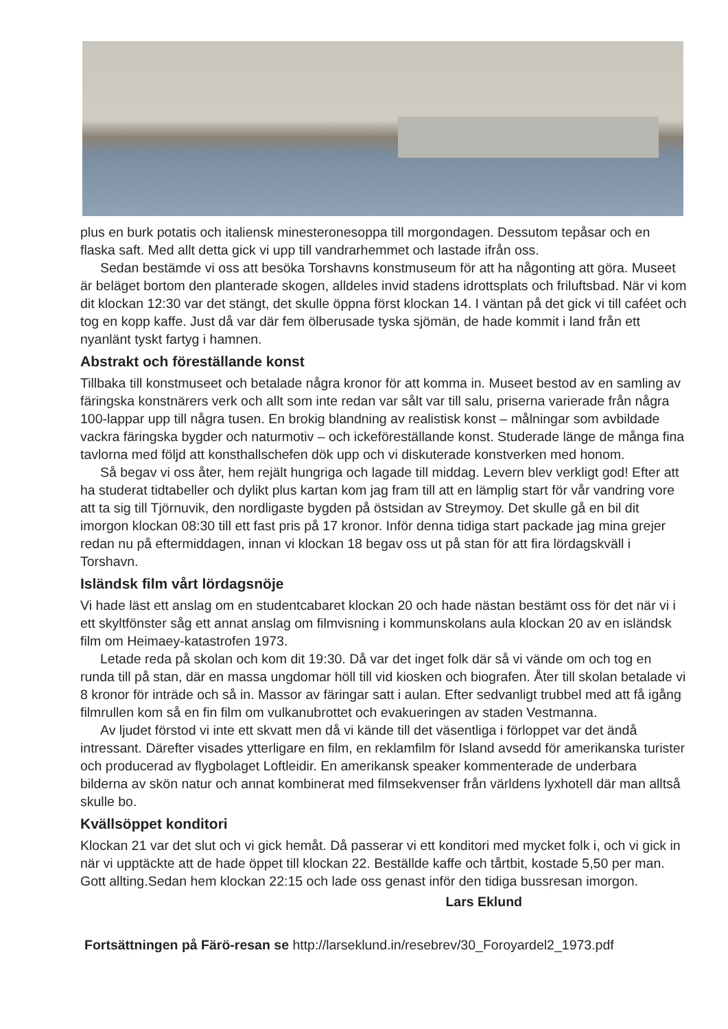plus en burk potatis och italiensk minesteronesoppa till morgondagen. Dessutom tepåsar och en flaska saft. Med allt detta gick vi upp till vandrarhemmet och lastade ifrån oss.
Sedan bestämde vi oss att besöka Torshavns konstmuseum för att ha någonting att göra. Museet är beläget bortom den planterade skogen, alldeles invid stadens idrottsplats och friluftsbad. När vi kom dit klockan 12:30 var det stängt, det skulle öppna först klockan 14. I väntan på det gick vi till caféet och tog en kopp kaffe. Just då var där fem ölberusade tyska sjömän, de hade kommit i land från ett nyanlänt tyskt fartyg i hamnen.
Abstrakt och föreställande konst
Tillbaka till konstmuseet och betalade några kronor för att komma in. Museet bestod av en samling av färingska konstnärers verk och allt som inte redan var sålt var till salu, priserna varierade från några 100-lappar upp till några tusen. En brokig blandning av realistisk konst – målningar som avbildade vackra färingska bygder och naturmotiv – och ickeföreställande konst. Studerade länge de många fina tavlorna med följd att konsthallschefen dök upp och vi diskuterade konstverken med honom.
Så begav vi oss åter, hem rejält hungriga och lagade till middag. Levern blev verkligt god! Efter att ha studerat tidtabeller och dylikt plus kartan kom jag fram till att en lämplig start för vår vandring vore att ta sig till Tjörnuvik, den nordligaste bygden på östsidan av Streymoy. Det skulle gå en bil dit imorgon klockan 08:30 till ett fast pris på 17 kronor. Inför denna tidiga start packade jag mina grejer redan nu på eftermiddagen, innan vi klockan 18 begav oss ut på stan för att fira lördagskväll i Torshavn.
Isländsk film vårt lördagsnöje
Vi hade läst ett anslag om en studentcabaret klockan 20 och hade nästan bestämt oss för det när vi i ett skyltfönster såg ett annat anslag om filmvisning i kommunskolans aula klockan 20 av en isländsk film om Heimaey-katastrofen 1973.
Letade reda på skolan och kom dit 19:30. Då var det inget folk där så vi vände om och tog en runda till på stan, där en massa ungdomar höll till vid kiosken och biografen. Åter till skolan betalade vi 8 kronor för inträde och så in. Massor av färingar satt i aulan. Efter sedvanligt trubbel med att få igång filmrullen kom så en fin film om vulkanubrottet och evakueringen av staden Vestmanna.
Av ljudet förstod vi inte ett skvatt men då vi kände till det väsentliga i förloppet var det ändå intressant. Därefter visades ytterligare en film, en reklamfilm för Island avsedd för amerikanska turister och producerad av flygbolaget Loftleidir. En amerikansk speaker kommenterade de underbara bilderna av skön natur och annat kombinerat med filmsekvenser från världens lyxhotell där man alltså skulle bo.
Kvällsöppet konditori
Klockan 21 var det slut och vi gick hemåt. Då passerar vi ett konditori med mycket folk i, och vi gick in när vi upptäckte att de hade öppet till klockan 22. Beställde kaffe och tårtbit, kostade 5,50 per man. Gott allting.Sedan hem klockan 22:15 och lade oss genast inför den tidiga bussresan imorgon.
Lars Eklund
Fortsättningen på Färö-resan se http://larseklund.in/resebrev/30_Foroyardel2_1973.pdf